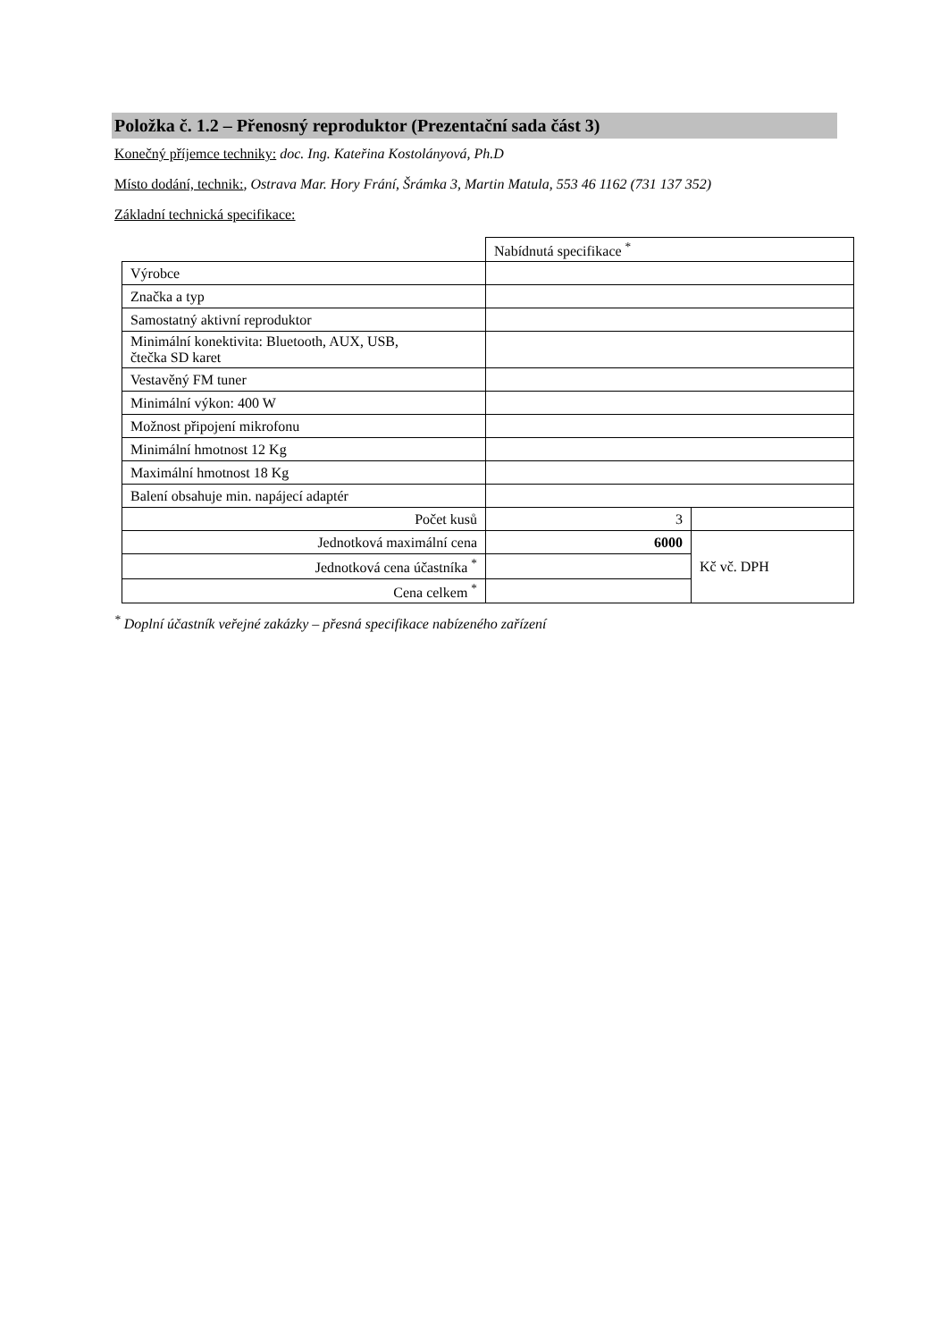Položka č. 1.2 – Přenosný reproduktor (Prezentační sada část 3)
Konečný příjemce techniky: doc. Ing. Kateřina Kostolányová, Ph.D
Místo dodání, technik:, Ostrava Mar. Hory Frání, Šrámka 3, Martin Matula, 553 46 1162 (731 137 352)
Základní technická specifikace:
| | Nabídnutá specifikace <sup>*</sup> | |
| Výrobce | | |
| Značka a typ | | |
| Samostatný aktivní reproduktor | | |
| Minimální konektivita: Bluetooth, AUX, USB, čtečka SD karet | | |
| Vestavěný FM tuner | | |
| Minimální výkon: 400 W | | |
| Možnost připojení mikrofonu | | |
| Minimální hmotnost 12 Kg | | |
| Maximální hmotnost 18 Kg | | |
| Balení obsahuje min. napájecí adaptér | | |
| Počet kusů | 3 | |
| Jednotková maximální cena | 6000 | Kč vč. DPH |
| Jednotková cena účastníka <sup>*</sup> | | |
| Cena celkem <sup>*</sup> | | |
<sup>*</sup> Doplní účastník veřejné zakázky – přesná specifikace nabízeného zařízení